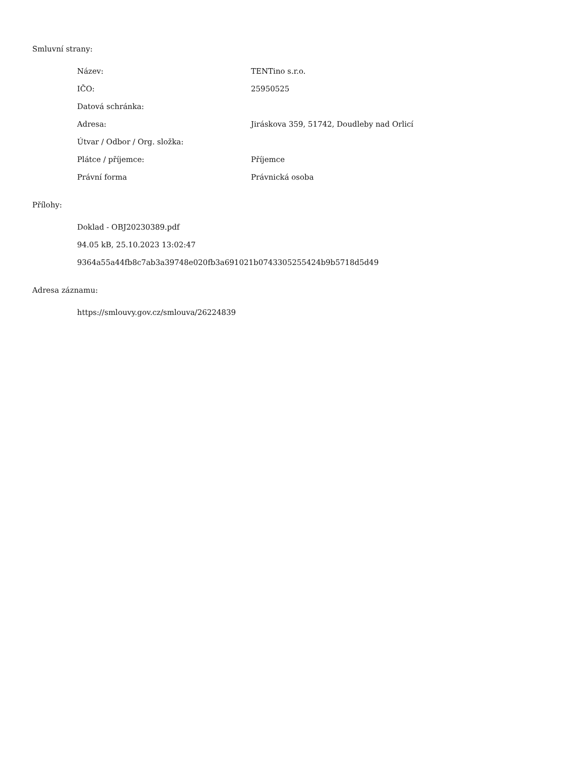Smluvní strany:
| Název: | TENTino s.r.o. |
| IČO: | 25950525 |
| Datová schránka: | |
| Adresa: | Jiráskova 359, 51742, Doudleby nad Orlicí |
| Útvar / Odbor / Org. složka: | |
| Plátce / příjemce: | Příjemce |
| Právní forma | Právnická osoba |
Přílohy:
Doklad - OBJ20230389.pdf
94.05 kB, 25.10.2023 13:02:47
9364a55a44fb8c7ab3a39748e020fb3a691021b0743305255424b9b5718d5d49
Adresa záznamu:
https://smlouvy.gov.cz/smlouva/26224839